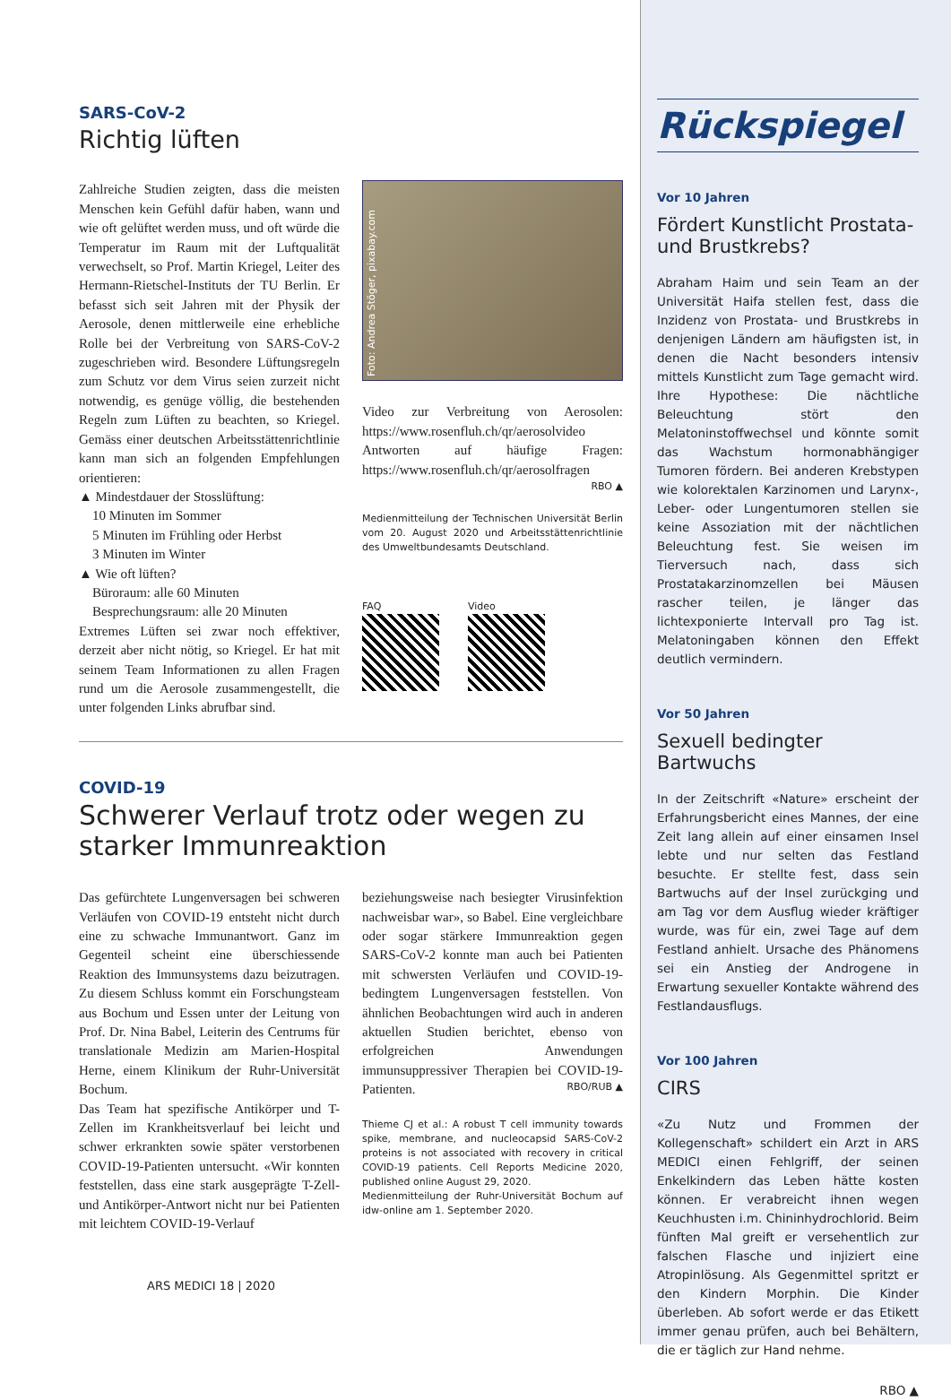SARS-CoV-2
Richtig lüften
Zahlreiche Studien zeigten, dass die meisten Menschen kein Gefühl dafür haben, wann und wie oft gelüftet werden muss, und oft würde die Temperatur im Raum mit der Luftqualität verwechselt, so Prof. Martin Kriegel, Leiter des Hermann-Rietschel-Instituts der TU Berlin. Er befasst sich seit Jahren mit der Physik der Aerosole, denen mittlerweile eine erhebliche Rolle bei der Verbreitung von SARS-CoV-2 zugeschrieben wird. Besondere Lüftungsregeln zum Schutz vor dem Virus seien zurzeit nicht notwendig, es genüge völlig, die bestehenden Regeln zum Lüften zu beachten, so Kriegel. Gemäss einer deutschen Arbeitsstättenrichtlinie kann man sich an folgenden Empfehlungen orientieren:
▲ Mindestdauer der Stosslüftung:
10 Minuten im Sommer
5 Minuten im Frühling oder Herbst
3 Minuten im Winter
▲ Wie oft lüften?
Büroraum: alle 60 Minuten
Besprechungsraum: alle 20 Minuten
Extremes Lüften sei zwar noch effektiver, derzeit aber nicht nötig, so Kriegel. Er hat mit seinem Team Informationen zu allen Fragen rund um die Aerosole zusammengestellt, die unter folgenden Links abrufbar sind.
Foto: Andrea Stöger, pixabay.com
Video zur Verbreitung von Aerosolen: https://www.rosenfluh.ch/qr/aerosolvideo Antworten auf häufige Fragen: https://www.rosenfluh.ch/qr/aerosolfragen
RBO ▲
Medienmitteilung der Technischen Universität Berlin vom 20. August 2020 und Arbeitsstättenrichtlinie des Umweltbundesamts Deutschland.
FAQ
Video
COVID-19
Schwerer Verlauf trotz oder wegen zu starker Immunreaktion
Das gefürchtete Lungenversagen bei schweren Verläufen von COVID-19 entsteht nicht durch eine zu schwache Immunantwort. Ganz im Gegenteil scheint eine überschiessende Reaktion des Immunsystems dazu beizutragen. Zu diesem Schluss kommt ein Forschungsteam aus Bochum und Essen unter der Leitung von Prof. Dr. Nina Babel, Leiterin des Centrums für translationale Medizin am Marien-Hospital Herne, einem Klinikum der Ruhr-Universität Bochum.
Das Team hat spezifische Antikörper und T-Zellen im Krankheitsverlauf bei leicht und schwer erkrankten sowie später verstorbenen COVID-19-Patienten untersucht. «Wir konnten feststellen, dass eine stark ausgeprägte T-Zell- und Antikörper-Antwort nicht nur bei Patienten mit leichtem COVID-19-Verlauf
beziehungsweise nach besiegter Virusinfektion nachweisbar war», so Babel. Eine vergleichbare oder sogar stärkere Immunreaktion gegen SARS-CoV-2 konnte man auch bei Patienten mit schwersten Verläufen und COVID-19-bedingtem Lungenversagen feststellen. Von ähnlichen Beobachtungen wird auch in anderen aktuellen Studien berichtet, ebenso von erfolgreichen Anwendungen immunsuppressiver Therapien bei COVID-19-Patienten. RBO/RUB ▲
Thieme CJ et al.: A robust T cell immunity towards spike, membrane, and nucleocapsid SARS-CoV-2 proteins is not associated with recovery in critical COVID-19 patients. Cell Reports Medicine 2020, published online August 29, 2020.
Medienmitteilung der Ruhr-Universität Bochum auf idw-online am 1. September 2020.
ARS MEDICI 18 | 2020
Rückspiegel
Vor 10 Jahren
Fördert Kunstlicht Prostata- und Brustkrebs?
Abraham Haim und sein Team an der Universität Haifa stellen fest, dass die Inzidenz von Prostata- und Brustkrebs in denjenigen Ländern am häufigsten ist, in denen die Nacht besonders intensiv mittels Kunstlicht zum Tage gemacht wird. Ihre Hypothese: Die nächtliche Beleuchtung stört den Melatoninstoffwechsel und könnte somit das Wachstum hormonabhängiger Tumoren fördern. Bei anderen Krebstypen wie kolorektalen Karzinomen und Larynx-, Leber- oder Lungentumoren stellen sie keine Assoziation mit der nächtlichen Beleuchtung fest. Sie weisen im Tierversuch nach, dass sich Prostatakarzinomzellen bei Mäusen rascher teilen, je länger das lichtexponierte Intervall pro Tag ist. Melatoningaben können den Effekt deutlich vermindern.
Vor 50 Jahren
Sexuell bedingter Bartwuchs
In der Zeitschrift «Nature» erscheint der Erfahrungsbericht eines Mannes, der eine Zeit lang allein auf einer einsamen Insel lebte und nur selten das Festland besuchte. Er stellte fest, dass sein Bartwuchs auf der Insel zurückging und am Tag vor dem Ausflug wieder kräftiger wurde, was für ein, zwei Tage auf dem Festland anhielt. Ursache des Phänomens sei ein Anstieg der Androgene in Erwartung sexueller Kontakte während des Festlandausflugs.
Vor 100 Jahren
CIRS
«Zu Nutz und Frommen der Kollegenschaft» schildert ein Arzt in ARS MEDICI einen Fehlgriff, der seinen Enkelkindern das Leben hätte kosten können. Er verabreicht ihnen wegen Keuchhusten i.m. Chininhydrochlorid. Beim fünften Mal greift er versehentlich zur falschen Flasche und injiziert eine Atropinlösung. Als Gegenmittel spritzt er den Kindern Morphin. Die Kinder überleben. Ab sofort werde er das Etikett immer genau prüfen, auch bei Behältern, die er täglich zur Hand nehme.
RBO ▲